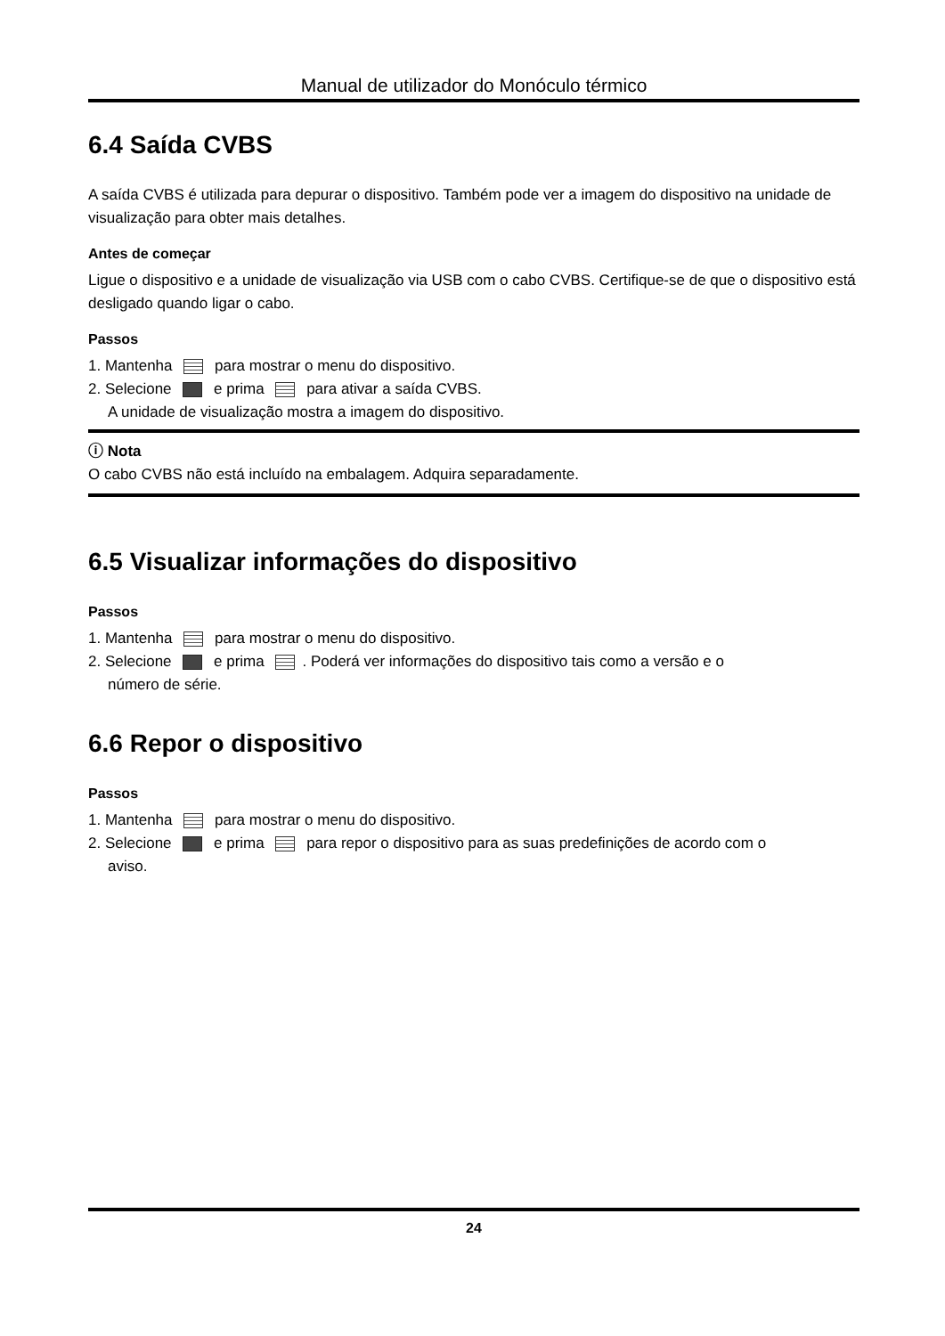Manual de utilizador do Monóculo térmico
6.4 Saída CVBS
A saída CVBS é utilizada para depurar o dispositivo. Também pode ver a imagem do dispositivo na unidade de visualização para obter mais detalhes.
Antes de começar
Ligue o dispositivo e a unidade de visualização via USB com o cabo CVBS. Certifique-se de que o dispositivo está desligado quando ligar o cabo.
Passos
1. Mantenha para mostrar o menu do dispositivo.
2. Selecione e prima para ativar a saída CVBS.
A unidade de visualização mostra a imagem do dispositivo.
ⓘ Nota
O cabo CVBS não está incluído na embalagem. Adquira separadamente.
6.5 Visualizar informações do dispositivo
Passos
1. Mantenha para mostrar o menu do dispositivo.
2. Selecione e prima . Poderá ver informações do dispositivo tais como a versão e o
número de série.
6.6 Repor o dispositivo
Passos
1. Mantenha para mostrar o menu do dispositivo.
2. Selecione e prima para repor o dispositivo para as suas predefinições de acordo com o
aviso.
24